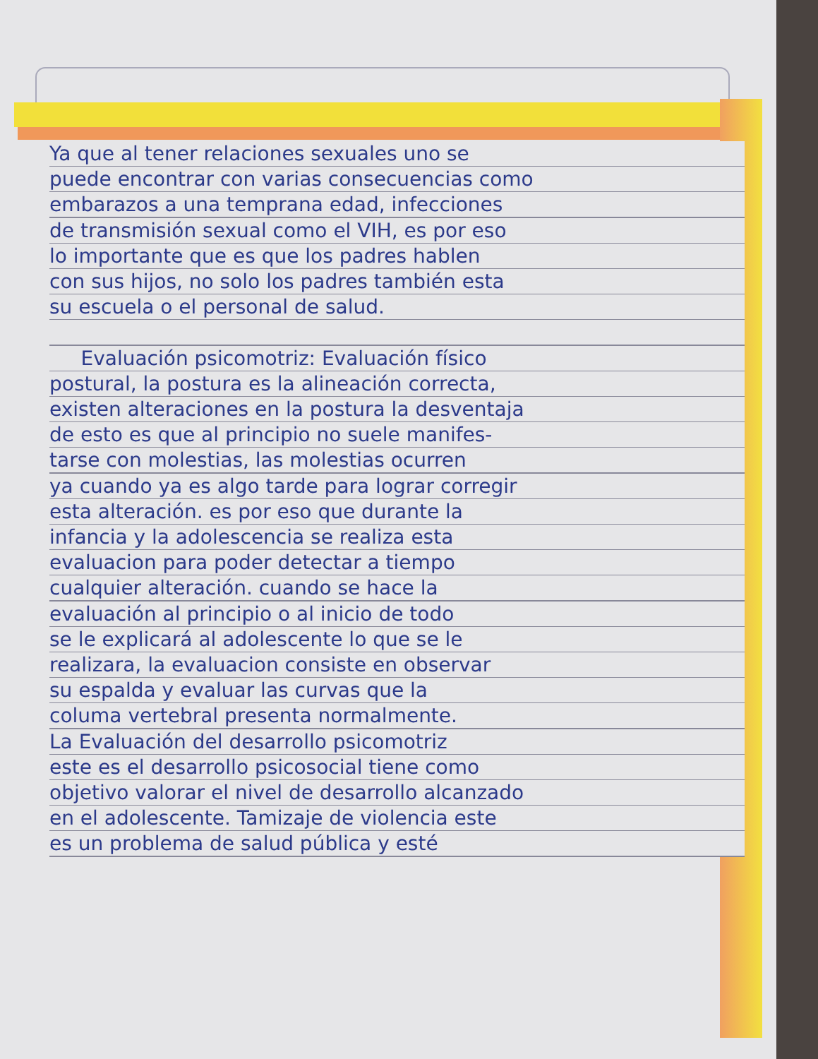Ya que al tener relaciones sexuales uno se
puede encontrar con varias consecuencias como
embarazos a una temprana edad, infecciones
de transmisión sexual como el VIH, es por eso
lo importante que es que los padres hablen
con sus hijos, no solo los padres también esta
su escuela o el personal de salud.
Evaluación psicomotriz: Evaluación físico
postural, la postura es la alineación correcta,
existen alteraciones en la postura la desventaja
de esto es que al principio no suele manifes-
tarse con molestias, las molestias ocurren
ya cuando ya es algo tarde para lograr corregir
esta alteración. es por eso que durante la
infancia y la adolescencia se realiza esta
evaluacion para poder detectar a tiempo
cualquier alteración. cuando se hace la
evaluación al principio o al inicio de todo
se le explicará al adolescente lo que se le
realizara, la evaluacion consiste en observar
su espalda y evaluar las curvas que la
columa vertebral presenta normalmente.
La Evaluación del desarrollo psicomotriz
este es el desarrollo psicosocial tiene como
objetivo valorar el nivel de desarrollo alcanzado
en el adolescente. Tamizaje de violencia este
es un problema de salud pública y esté